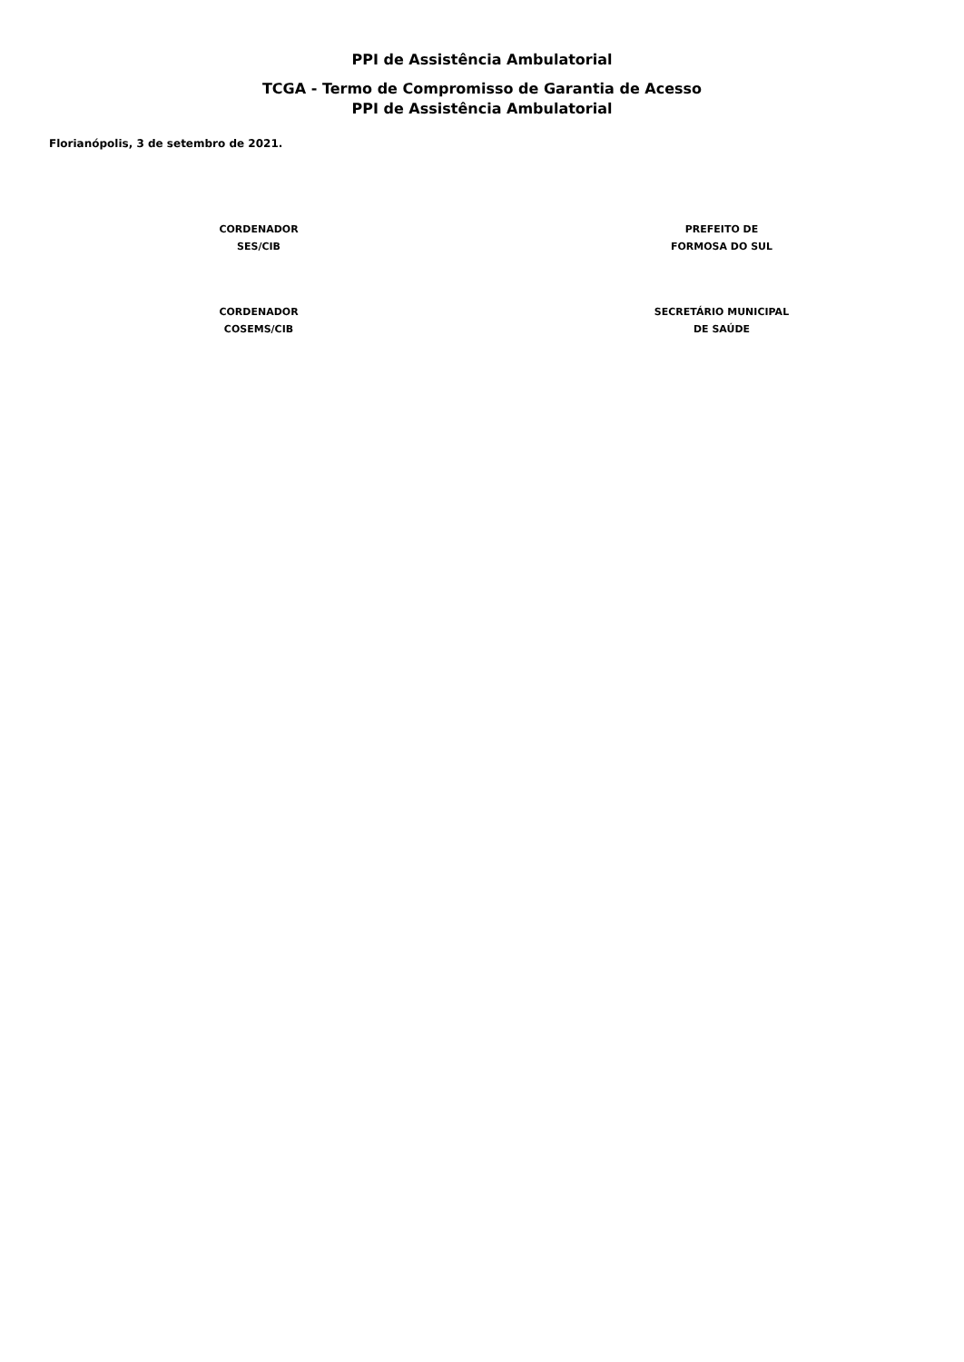PPI de Assistência Ambulatorial
TCGA - Termo de Compromisso de Garantia de Acesso
PPI de Assistência Ambulatorial
Florianópolis, 3 de setembro de 2021.
CORDENADOR
SES/CIB
PREFEITO DE
FORMOSA DO SUL
CORDENADOR
COSEMS/CIB
SECRETÁRIO MUNICIPAL
DE SAÚDE